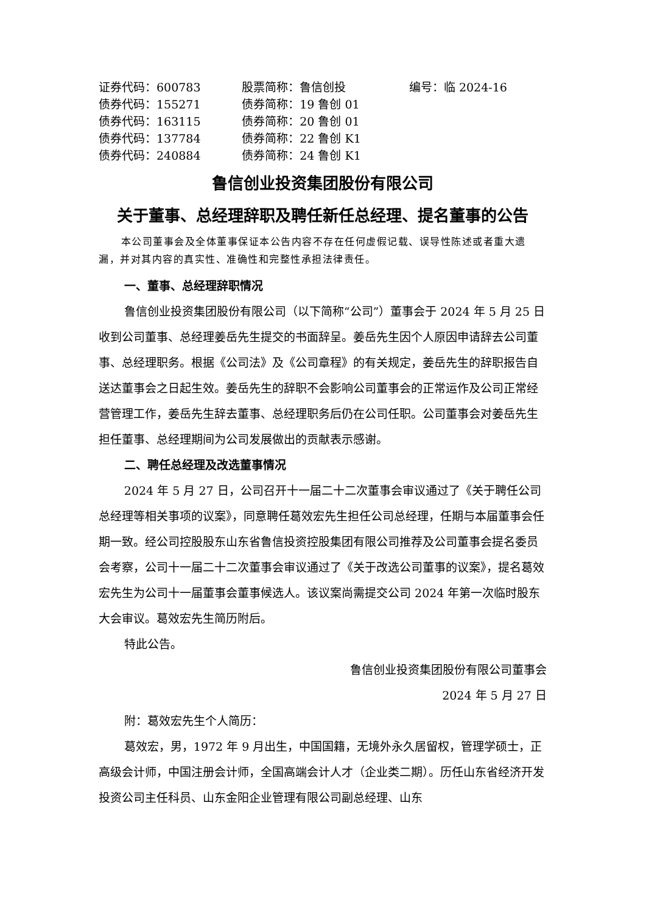| 证券代码：600783 | 股票简称：鲁信创投 | 编号：临 2024-16 |
| 债券代码：155271 | 债券简称：19 鲁创 01 | |
| 债券代码：163115 | 债券简称：20 鲁创 01 | |
| 债券代码：137784 | 债券简称：22 鲁创 K1 | |
| 债券代码：240884 | 债券简称：24 鲁创 K1 | |
鲁信创业投资集团股份有限公司
关于董事、总经理辞职及聘任新任总经理、提名董事的公告
本公司董事会及全体董事保证本公告内容不存在任何虚假记载、误导性陈述或者重大遗漏，并对其内容的真实性、准确性和完整性承担法律责任。
一、董事、总经理辞职情况
鲁信创业投资集团股份有限公司（以下简称“公司”）董事会于 2024 年 5 月 25 日收到公司董事、总经理姜岳先生提交的书面辞呈。姜岳先生因个人原因申请辞去公司董事、总经理职务。根据《公司法》及《公司章程》的有关规定，姜岳先生的辞职报告自送达董事会之日起生效。姜岳先生的辞职不会影响公司董事会的正常运作及公司正常经营管理工作，姜岳先生辞去董事、总经理职务后仍在公司任职。公司董事会对姜岳先生担任董事、总经理期间为公司发展做出的贡献表示感谢。
二、聘任总经理及改选董事情况
2024 年 5 月 27 日，公司召开十一届二十二次董事会审议通过了《关于聘任公司总经理等相关事项的议案》，同意聘任葛效宏先生担任公司总经理，任期与本届董事会任期一致。经公司控股股东山东省鲁信投资控股集团有限公司推荐及公司董事会提名委员会考察，公司十一届二十二次董事会审议通过了《关于改选公司董事的议案》，提名葛效宏先生为公司十一届董事会董事候选人。该议案尚需提交公司 2024 年第一次临时股东大会审议。葛效宏先生简历附后。
特此公告。
鲁信创业投资集团股份有限公司董事会
2024 年 5 月 27 日
附：葛效宏先生个人简历：
葛效宏，男，1972 年 9 月出生，中国国籍，无境外永久居留权，管理学硕士，正高级会计师，中国注册会计师，全国高端会计人才（企业类二期）。历任山东省经济开发投资公司主任科员、山东金阳企业管理有限公司副总经理、山东